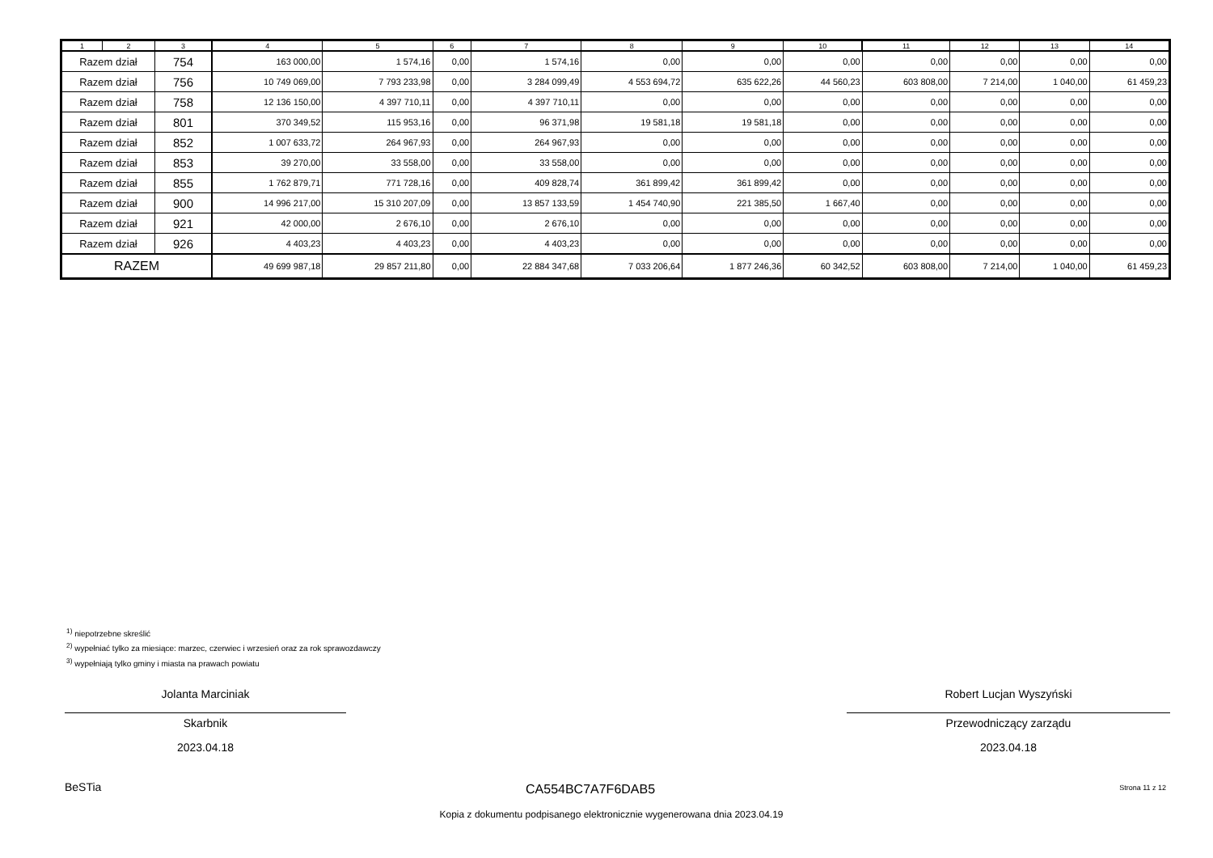| 1 | 2 | 3 | 4 | 5 | 6 | 7 | 8 | 9 | 10 | 11 | 12 | 13 | 14 |
| --- | --- | --- | --- | --- | --- | --- | --- | --- | --- | --- | --- | --- | --- |
| Razem dział | | 754 | 163 000,00 | 1 574,16 | 0,00 | 1 574,16 | 0,00 | 0,00 | 0,00 | 0,00 | 0,00 | 0,00 | 0,00 |
| Razem dział | | 756 | 10 749 069,00 | 7 793 233,98 | 0,00 | 3 284 099,49 | 4 553 694,72 | 635 622,26 | 44 560,23 | 603 808,00 | 7 214,00 | 1 040,00 | 61 459,23 |
| Razem dział | | 758 | 12 136 150,00 | 4 397 710,11 | 0,00 | 4 397 710,11 | 0,00 | 0,00 | 0,00 | 0,00 | 0,00 | 0,00 | 0,00 |
| Razem dział | | 801 | 370 349,52 | 115 953,16 | 0,00 | 96 371,98 | 19 581,18 | 19 581,18 | 0,00 | 0,00 | 0,00 | 0,00 | 0,00 |
| Razem dział | | 852 | 1 007 633,72 | 264 967,93 | 0,00 | 264 967,93 | 0,00 | 0,00 | 0,00 | 0,00 | 0,00 | 0,00 | 0,00 |
| Razem dział | | 853 | 39 270,00 | 33 558,00 | 0,00 | 33 558,00 | 0,00 | 0,00 | 0,00 | 0,00 | 0,00 | 0,00 | 0,00 |
| Razem dział | | 855 | 1 762 879,71 | 771 728,16 | 0,00 | 409 828,74 | 361 899,42 | 361 899,42 | 0,00 | 0,00 | 0,00 | 0,00 | 0,00 |
| Razem dział | | 900 | 14 996 217,00 | 15 310 207,09 | 0,00 | 13 857 133,59 | 1 454 740,90 | 221 385,50 | 1 667,40 | 0,00 | 0,00 | 0,00 | 0,00 |
| Razem dział | | 921 | 42 000,00 | 2 676,10 | 0,00 | 2 676,10 | 0,00 | 0,00 | 0,00 | 0,00 | 0,00 | 0,00 | 0,00 |
| Razem dział | | 926 | 4 403,23 | 4 403,23 | 0,00 | 4 403,23 | 0,00 | 0,00 | 0,00 | 0,00 | 0,00 | 0,00 | 0,00 |
| RAZEM | | | 49 699 987,18 | 29 857 211,80 | 0,00 | 22 884 347,68 | 7 033 206,64 | 1 877 246,36 | 60 342,52 | 603 808,00 | 7 214,00 | 1 040,00 | 61 459,23 |
<sup>1)</sup> niepotrzebne skreślić
<sup>2)</sup> wypełniać tylko za miesiące: marzec, czerwiec i wrzesień oraz za rok sprawozdawczy
<sup>3)</sup> wypełniają tylko gminy i miasta na prawach powiatu
Jolanta Marciniak
Skarbnik
2023.04.18
Robert Lucjan Wyszyński
Przewodniczący zarządu
2023.04.18
BeSTia CA554BC7A7F6DAB5 Strona 11 z 12
Kopia z dokumentu podpisanego elektronicznie wygenerowana dnia 2023.04.19